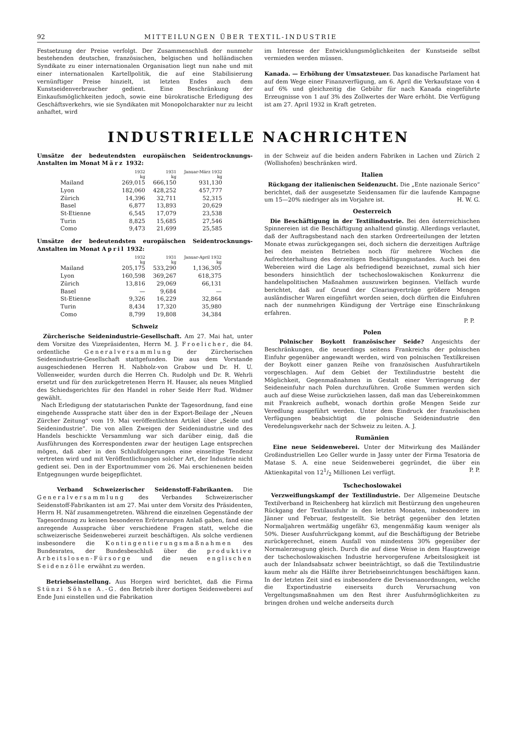92 MITTEILUNGEN ÜBER TEXTIL-INDUSTRIE
Festsetzung der Preise verfolgt. Der Zusammenschluß der nunmehr bestehenden deutschen, französischen, belgischen und holländischen Syndikate zu einer internationalen Organisation liegt nun nahe und mit einer internationalen Kartellpolitik, die auf eine Stabilisierung vernünftiger Preise hinzielt, ist letzten Endes auch dem Kunstseidenverbraucher gedient. Eine Beschränkung der Einkaufsmöglichkeiten jedoch, sowie eine bürokratische Erledigung des Geschäftsverkehrs, wie sie Syndikaten mit Monopolcharakter nur zu leicht anhaftet, wird
im Interesse der Entwicklungsmöglichkeiten der Kunstseide selbst vermieden werden müssen.
Kanada. — Erhöhung der Umsatzsteuer. Das kanadische Parlament hat auf dem Wege einer Finanzverfügung, am 6. April die Verkaufstaxe von 4 auf 6% und gleichzeitig die Gebühr für nach Kanada eingeführte Erzeugnisse von 1 auf 3% des Zollwertes der Ware erhöht. Die Verfügung ist am 27. April 1932 in Kraft getreten.
INDUSTRIELLE NACHRICHTEN
Umsätze der bedeutendsten europäischen Seidentrocknungs-Anstalten im Monat März 1932:
| | 1932 kg | 1931 kg | Januar-März 1932 kg |
| --- | --- | --- | --- |
| Mailand | 269,015 | 666,150 | 931,130 |
| Lyon | 182,060 | 428,252 | 457,777 |
| Zürich | 14,396 | 32,711 | 52,315 |
| Basel | 6,877 | 13,893 | 20,629 |
| St-Etienne | 6,545 | 17,079 | 23,538 |
| Turin | 8,825 | 15,685 | 27,546 |
| Como | 9,473 | 21,699 | 25,585 |
Umsätze der bedeutendsten europäischen Seidentrocknungs-Anstalten im Monat April 1932:
| | 1932 kg | 1931 kg | Januar-April 1932 kg |
| --- | --- | --- | --- |
| Mailand | 205,175 | 533,290 | 1,136,305 |
| Lyon | 160,598 | 369,267 | 618,375 |
| Zürich | 13,816 | 29,069 | 66,131 |
| Basel | — | 9,684 | — |
| St-Etienne | 9,326 | 16,229 | 32,864 |
| Turin | 8,434 | 17,320 | 35,980 |
| Como | 8,799 | 19,808 | 34,384 |
Schweiz
Zürcherische Seidenindustrie-Gesellschaft. Am 27. Mai hat, unter dem Vorsitze des Vizepräsidenten, Herrn M. J. Froelicher, die 84. ordentliche Generalversammlung der Zürcherischen Seidenindustrie-Gesellschaft stattgefunden. Die aus dem Vorstande ausgeschiedenen Herren H. Nabholz-von Grabow und Dr. H. U. Vollenweider, wurden durch die Herren Ch. Rudolph und Dr. R. Wehrli ersetzt und für den zurückgetretenen Herrn H. Hauser, als neues Mitglied des Schiedsgerichtes für den Handel in roher Seide Herr Rud. Widmer gewählt.
Nach Erledigung der statutarischen Punkte der Tagesordnung, fand eine eingehende Aussprache statt über den in der Export-Beilage der „Neuen Zürcher Zeitung“ vom 19. Mai veröffentlichten Artikel über „Seide und Seidenindustrie“. Die von allen Zweigen der Seidenindustrie und des Handels beschickte Versammlung war sich darüber einig, daß die Ausführungen des Korrespondenten zwar der heutigen Lage entsprechen mögen, daß aber in den Schlußfolgerungen eine einseitige Tendenz vertreten wird und mit Veröffentlichungen solcher Art, der Industrie nicht gedient sei. Den in der Exportnummer vom 26. Mai erschienenen beiden Entgegnungen wurde beigepflichtet.
Verband Schweizerischer Seidenstoff-Fabrikanten. Die Generalversammlung des Verbandes Schweizerischer Seidenstoff-Fabrikanten ist am 27. Mai unter dem Vorsitz des Präsidenten, Herrn H. Näf zusammengetreten. Während die einzelnen Gegenstände der Tagesordnung zu keinen besonderen Erörterungen Anlaß gaben, fand eine anregende Aussprache über verschiedene Fragen statt, welche die schweizerische Seidenweberei zurzeit beschäftigen. Als solche verdienen insbesondere die Kontingentierungsmaßnahmen des Bundesrates, der Bundesbeschluß über die produktive Arbeitslosen-Fürsorge und die neuen englischen Seidenzölle erwähnt zu werden.
Betriebseinstellung. Aus Horgen wird berichtet, daß die Firma Stünzi Söhne A.-G. den Betrieb ihrer dortigen Seidenweberei auf Ende Juni einstellen und die Fabrikation
in der Schweiz auf die beiden andern Fabriken in Lachen und Zürich 2 (Wollishofen) beschränken wird.
Italien
Rückgang der italienischen Seidenzucht. Die „Ente nazionale Serico“ berichtet, daß der ausgesetzte Seidensamen für die laufende Kampagne um 15—20% niedriger als im Vorjahre ist. H. W. G.
Oesterreich
Die Beschäftigung in der Textilindustrie. Bei den österreichischen Spinnereien ist die Beschäftigung anhaltend günstig. Allerdings verlautet, daß der Auftragsbestand nach den starken Ordreerteilungen der letzten Monate etwas zurückgegangen sei, doch sichern die derzeitigen Aufträge bei den meisten Betrieben noch für mehrere Wochen die Aufrechterhaltung des derzeitigen Beschäftigungsstandes. Auch bei den Webereien wird die Lage als befriedigend bezeichnet, zumal sich hier besonders hinsichtlich der tschechoslowakischen Konkurrenz die handelspolitischen Maßnahmen auszuwirken beginnen. Vielfach wurde berichtet, daß auf Grund der Clearingverträge größere Mengen ausländischer Waren eingeführt worden seien, doch dürften die Einfuhren nach der nunmehrigen Kündigung der Verträge eine Einschränkung erfahren.
P. P.
Polen
Polnischer Boykott französischer Seide? Angesichts der Beschränkungen, die neuerdings seitens Frankreichs der polnischen Einfuhr gegenüber angewandt werden, wird von polnischen Textilkreisen der Boykott einer ganzen Reihe von französischen Ausfuhrartikeln vorgeschlagen. Auf dem Gebiet der Textilindustrie besteht die Möglichkeit, Gegenmaßnahmen in Gestalt einer Verringerung der Seideneinfuhr nach Polen durchzuführen. Große Summen werden sich auch auf diese Weise zurückziehen lassen, daß man das Uebereinkommen mit Frankreich aufhebt, wonach dorthin große Mengen Seide zur Veredlung ausgeführt werden. Unter dem Eindruck der französischen Verfügungen beabsichtigt die polnische Seidenindustrie den Veredelungsverkehr nach der Schweiz zu leiten. A. J.
Rumänien
Eine neue Seidenweberei. Unter der Mitwirkung des Mailänder Großindustriellen Leo Geller wurde in Jassy unter der Firma Tesatoria de Matase S. A. eine neue Seidenweberei gegründet, die über ein Aktienkapital von 121/2 Millionen Lei verfügt. P. P.
Tschechoslowakei
Verzweiflungskampf der Textilindustrie. Der Allgemeine Deutsche Textilverband in Reichenberg hat kürzlich mit Bestürzung den ungeheuren Rückgang der Textilausfuhr in den letzten Monaten, insbesondere im Jänner und Februar, festgestellt. Sie beträgt gegenüber den letzten Normaljahren wertmäßig ungefähr 63, mengenmäßig kaum weniger als 50%. Dieser Ausfuhrrückgang kommt, auf die Beschäftigung der Betriebe zurückgerechnet, einem Ausfall von mindestens 30% gegenüber der Normalerzeugung gleich. Durch die auf diese Weise in dem Hauptzweige der tschechoslowakischen Industrie hervorgerufene Arbeitslosigkeit ist auch der Inlandsabsatz schwer beeinträchtigt, so daß die Textilindustrie kaum mehr als die Hälfte ihrer Betriebseinrichtungen beschäftigen kann. In der letzten Zeit sind es insbesondere die Devisenanordnungen, welche die Exportindustrie einerseits durch Verursachung von Vergeltungsmaßnahmen um den Rest ihrer Ausfuhrmöglichkeiten zu bringen drohen und welche anderseits durch